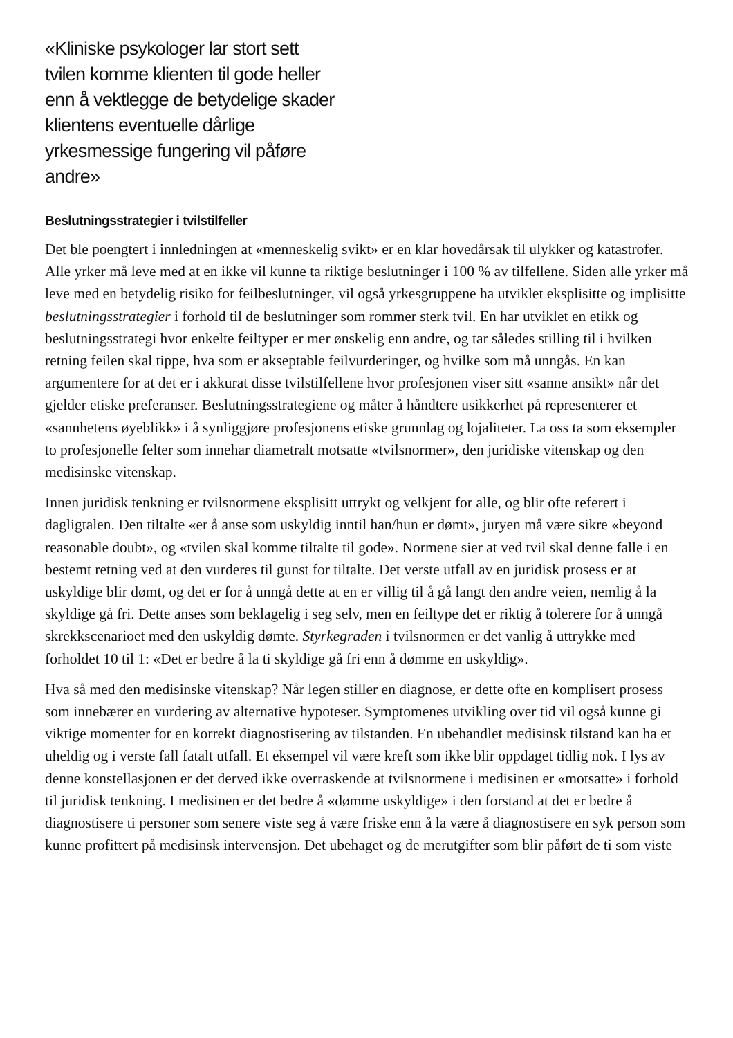«Kliniske psykologer lar stort sett tvilen komme klienten til gode heller enn å vektlegge de betydelige skader klientens eventuelle dårlige yrkesmessige fungering vil påføre andre»
Beslutningsstrategier i tvilstilfeller
Det ble poengtert i innledningen at «menneskelig svikt» er en klar hovedårsak til ulykker og katastrofer. Alle yrker må leve med at en ikke vil kunne ta riktige beslutninger i 100 % av tilfellene. Siden alle yrker må leve med en betydelig risiko for feilbeslutninger, vil også yrkesgruppene ha utviklet eksplisitte og implisitte beslutningsstrategier i forhold til de beslutninger som rommer sterk tvil. En har utviklet en etikk og beslutningsstrategi hvor enkelte feiltyper er mer ønskelig enn andre, og tar således stilling til i hvilken retning feilen skal tippe, hva som er akseptable feilvurderinger, og hvilke som må unngås. En kan argumentere for at det er i akkurat disse tvilstilfellene hvor profesjonen viser sitt «sanne ansikt» når det gjelder etiske preferanser. Beslutningsstrategiene og måter å håndtere usikkerhet på representerer et «sannhetens øyeblikk» i å synliggjøre profesjonens etiske grunnlag og lojaliteter. La oss ta som eksempler to profesjonelle felter som innehar diametralt motsatte «tvilsnormer», den juridiske vitenskap og den medisinske vitenskap.
Innen juridisk tenkning er tvilsnormene eksplisitt uttrykt og velkjent for alle, og blir ofte referert i dagligtalen. Den tiltalte «er å anse som uskyldig inntil han/hun er dømt», juryen må være sikre «beyond reasonable doubt», og «tvilen skal komme tiltalte til gode». Normene sier at ved tvil skal denne falle i en bestemt retning ved at den vurderes til gunst for tiltalte. Det verste utfall av en juridisk prosess er at uskyldige blir dømt, og det er for å unngå dette at en er villig til å gå langt den andre veien, nemlig å la skyldige gå fri. Dette anses som beklagelig i seg selv, men en feiltype det er riktig å tolerere for å unngå skrekkscenarioet med den uskyldig dømte. Styrkegraden i tvilsnormen er det vanlig å uttrykke med forholdet 10 til 1: «Det er bedre å la ti skyldige gå fri enn å dømme en uskyldig».
Hva så med den medisinske vitenskap? Når legen stiller en diagnose, er dette ofte en komplisert prosess som innebærer en vurdering av alternative hypoteser. Symptomenes utvikling over tid vil også kunne gi viktige momenter for en korrekt diagnostisering av tilstanden. En ubehandlet medisinsk tilstand kan ha et uheldig og i verste fall fatalt utfall. Et eksempel vil være kreft som ikke blir oppdaget tidlig nok. I lys av denne konstellasjonen er det derved ikke overraskende at tvilsnormene i medisinen er «motsatte» i forhold til juridisk tenkning. I medisinen er det bedre å «dømme uskyldige» i den forstand at det er bedre å diagnostisere ti personer som senere viste seg å være friske enn å la være å diagnostisere en syk person som kunne profittert på medisinsk intervensjon. Det ubehaget og de merutgifter som blir påført de ti som viste